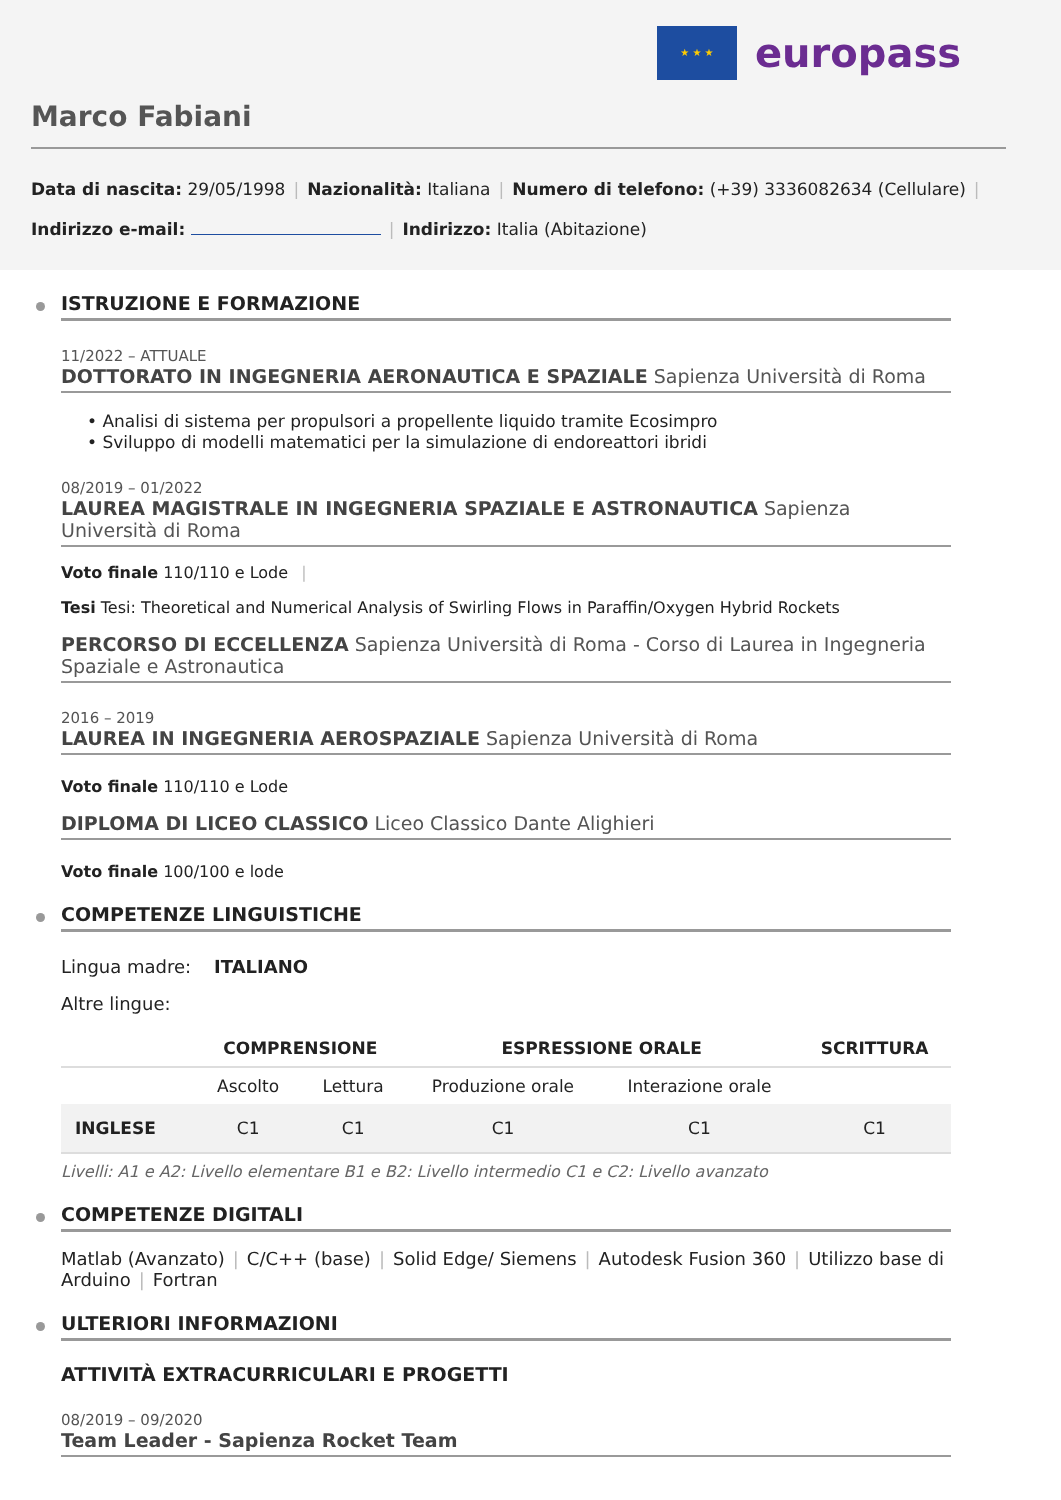★ ★ ★
europass
Marco Fabiani
Data di nascita: 29/05/1998 | Nazionalità: Italiana | Numero di telefono: (+39) 3336082634 (Cellulare) |
Indirizzo e-mail: | Indirizzo: Italia (Abitazione)
ISTRUZIONE E FORMAZIONE
11/2022 – ATTUALE
DOTTORATO IN INGEGNERIA AERONAUTICA E SPAZIALE Sapienza Università di Roma
• Analisi di sistema per propulsori a propellente liquido tramite Ecosimpro
• Sviluppo di modelli matematici per la simulazione di endoreattori ibridi
08/2019 – 01/2022
LAUREA MAGISTRALE IN INGEGNERIA SPAZIALE E ASTRONAUTICA Sapienza Università di Roma
Voto finale 110/110 e Lode |
Tesi Tesi: Theoretical and Numerical Analysis of Swirling Flows in Paraffin/Oxygen Hybrid Rockets
PERCORSO DI ECCELLENZA Sapienza Università di Roma - Corso di Laurea in Ingegneria Spaziale e Astronautica
2016 – 2019
LAUREA IN INGEGNERIA AEROSPAZIALE Sapienza Università di Roma
Voto finale 110/110 e Lode
DIPLOMA DI LICEO CLASSICO Liceo Classico Dante Alighieri
Voto finale 100/100 e lode
COMPETENZE LINGUISTICHE
Lingua madre: ITALIANO
Altre lingue:
| | COMPRENSIONE | | ESPRESSIONE ORALE | | SCRITTURA |
| --- | --- | --- | --- | --- | --- |
| | Ascolto | Lettura | Produzione orale | Interazione orale | |
| INGLESE | C1 | C1 | C1 | C1 | C1 |
Livelli: A1 e A2: Livello elementare B1 e B2: Livello intermedio C1 e C2: Livello avanzato
COMPETENZE DIGITALI
Matlab (Avanzato) | C/C++ (base) | Solid Edge/ Siemens | Autodesk Fusion 360 | Utilizzo base di Arduino | Fortran
ULTERIORI INFORMAZIONI
ATTIVITÀ EXTRACURRICULARI E PROGETTI
08/2019 – 09/2020
Team Leader - Sapienza Rocket Team